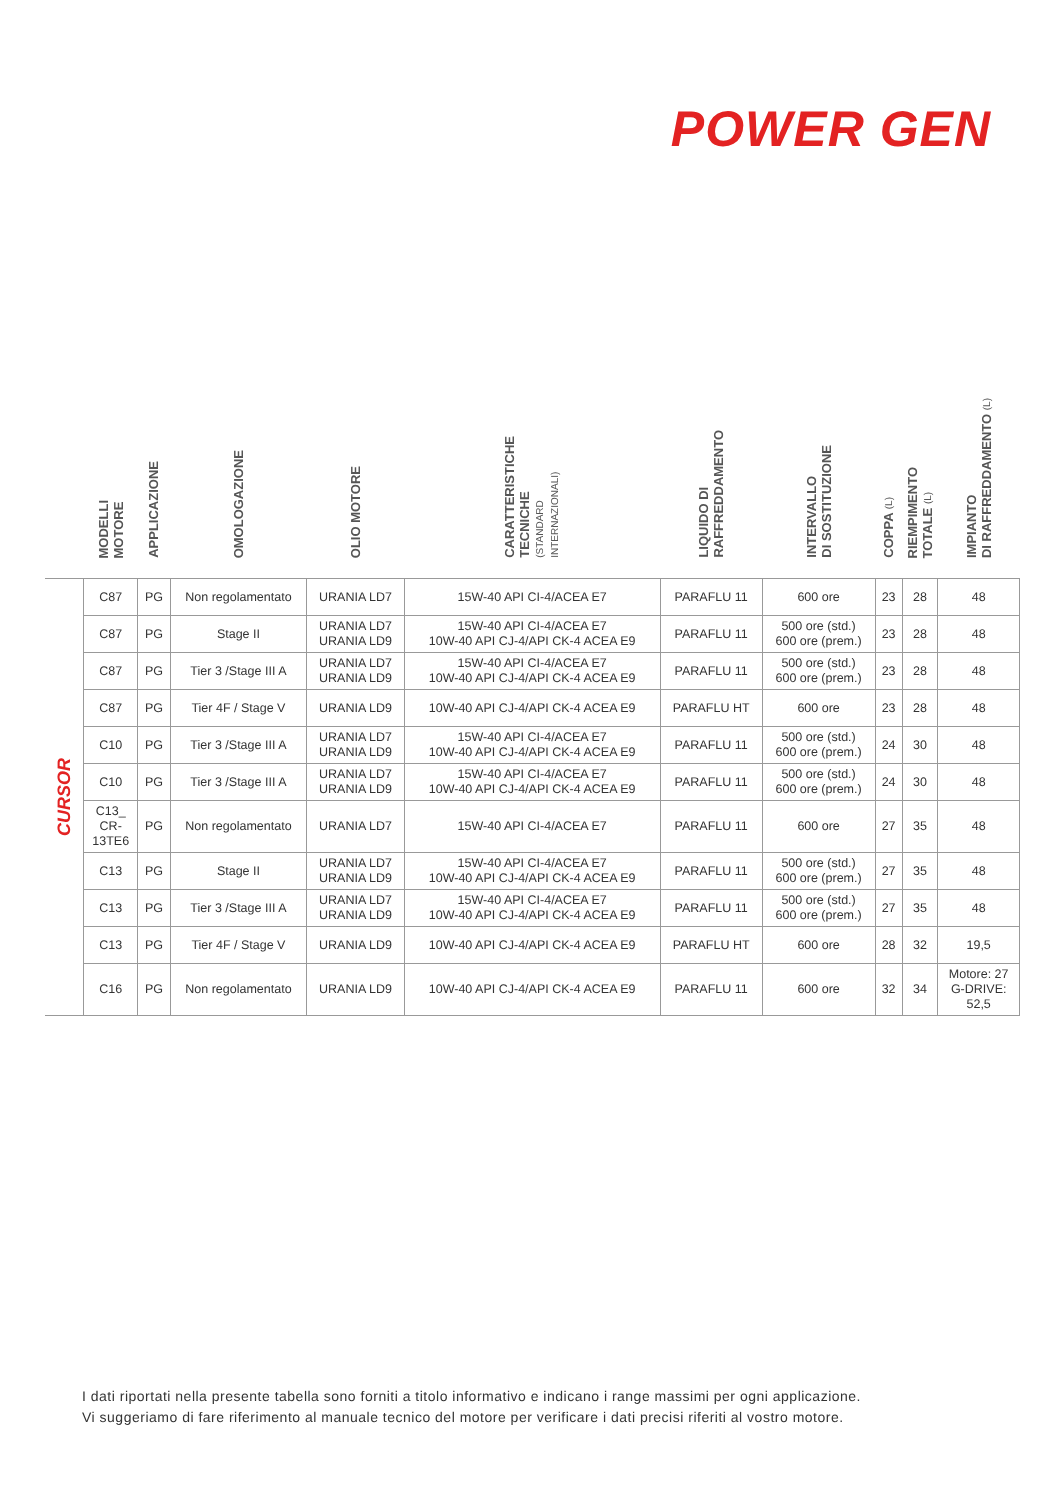POWER GEN
| | MODELLI MOTORE | APPLICAZIONE | OMOLOGAZIONE | OLIO MOTORE | CARATTERISTICHE TECNICHE (STANDARD INTERNAZIONALI) | LIQUIDO DI RAFFREDDAMENTO | INTERVALLO DI SOSTITUZIONE | COPPA (L) | RIEMPIMENTO TOTALE (L) | IMPIANTO DI RAFFREDDAMENTO (L) |
| --- | --- | --- | --- | --- | --- | --- | --- | --- | --- | --- |
| CURSOR | C87 | PG | Non regolamentato | URANIA LD7 | 15W-40 API CI-4/ACEA E7 | PARAFLU 11 | 600 ore | 23 | 28 | 48 |
| | C87 | PG | Stage II | URANIA LD7 URANIA LD9 | 15W-40 API CI-4/ACEA E7 10W-40 API CJ-4/API CK-4 ACEA E9 | PARAFLU 11 | 500 ore (std.) 600 ore (prem.) | 23 | 28 | 48 |
| | C87 | PG | Tier 3 /Stage III A | URANIA LD7 URANIA LD9 | 15W-40 API CI-4/ACEA E7 10W-40 API CJ-4/API CK-4 ACEA E9 | PARAFLU 11 | 500 ore (std.) 600 ore (prem.) | 23 | 28 | 48 |
| | C87 | PG | Tier 4F / Stage V | URANIA LD9 | 10W-40 API CJ-4/API CK-4 ACEA E9 | PARAFLU HT | 600 ore | 23 | 28 | 48 |
| | C10 | PG | Tier 3 /Stage III A | URANIA LD7 URANIA LD9 | 15W-40 API CI-4/ACEA E7 10W-40 API CJ-4/API CK-4 ACEA E9 | PARAFLU 11 | 500 ore (std.) 600 ore (prem.) | 24 | 30 | 48 |
| | C10 | PG | Tier 3 /Stage III A | URANIA LD7 URANIA LD9 | 15W-40 API CI-4/ACEA E7 10W-40 API CJ-4/API CK-4 ACEA E9 | PARAFLU 11 | 500 ore (std.) 600 ore (prem.) | 24 | 30 | 48 |
| | C13_ CR- 13TE6 | PG | Non regolamentato | URANIA LD7 | 15W-40 API CI-4/ACEA E7 | PARAFLU 11 | 600 ore | 27 | 35 | 48 |
| | C13 | PG | Stage II | URANIA LD7 URANIA LD9 | 15W-40 API CI-4/ACEA E7 10W-40 API CJ-4/API CK-4 ACEA E9 | PARAFLU 11 | 500 ore (std.) 600 ore (prem.) | 27 | 35 | 48 |
| | C13 | PG | Tier 3 /Stage III A | URANIA LD7 URANIA LD9 | 15W-40 API CI-4/ACEA E7 10W-40 API CJ-4/API CK-4 ACEA E9 | PARAFLU 11 | 500 ore (std.) 600 ore (prem.) | 27 | 35 | 48 |
| | C13 | PG | Tier 4F / Stage V | URANIA LD9 | 10W-40 API CJ-4/API CK-4 ACEA E9 | PARAFLU HT | 600 ore | 28 | 32 | 19,5 |
| | C16 | PG | Non regolamentato | URANIA LD9 | 10W-40 API CJ-4/API CK-4 ACEA E9 | PARAFLU 11 | 600 ore | 32 | 34 | Motore: 27 G-DRIVE: 52,5 |
I dati riportati nella presente tabella sono forniti a titolo informativo e indicano i range massimi per ogni applicazione.
Vi suggeriamo di fare riferimento al manuale tecnico del motore per verificare i dati precisi riferiti al vostro motore.